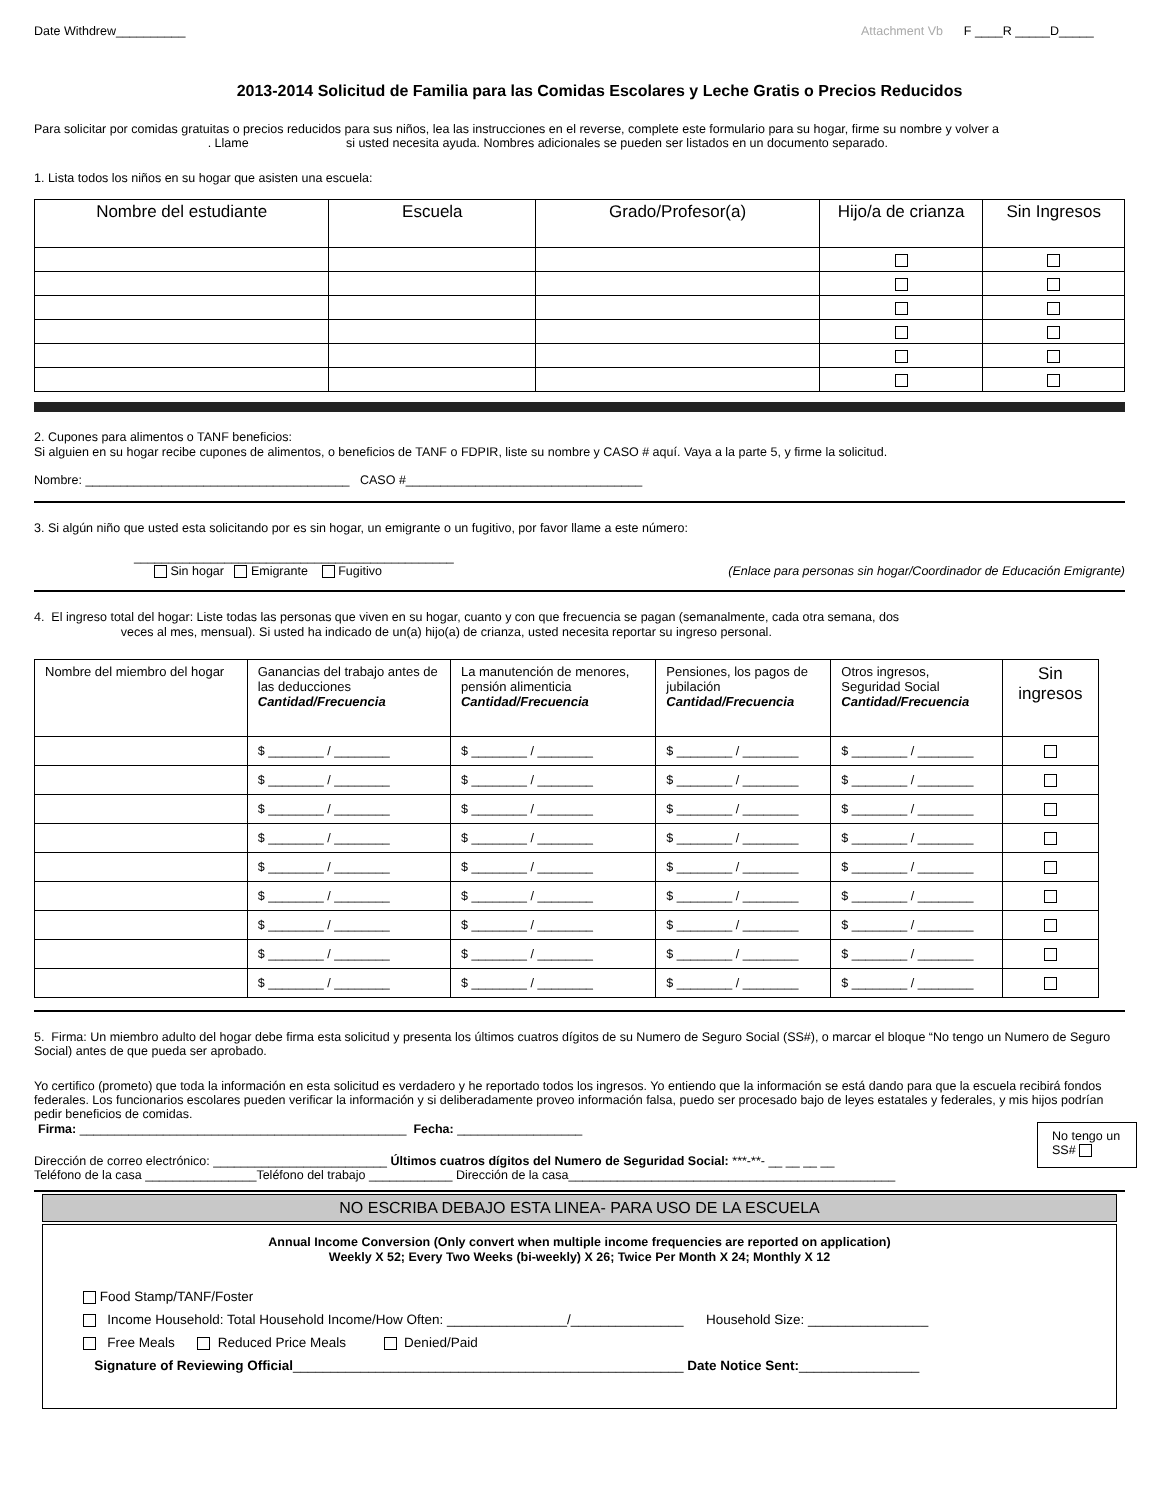Date Withdrew__________ Attachment Vb F ____R _____D_____
2013-2014 Solicitud de Familia para las Comidas Escolares y Leche Gratis o Precios Reducidos
Para solicitar por comidas gratuitas o precios reducidos para sus niños, lea las instrucciones en el reverse, complete este formulario para su hogar, firme su nombre y volver a . Llame si usted necesita ayuda. Nombres adicionales se pueden ser listados en un documento separado.
1. Lista todos los niños en su hogar que asisten una escuela:
| Nombre del estudiante | Escuela | Grado/Profesor(a) | Hijo/a de crianza | Sin Ingresos |
| --- | --- | --- | --- | --- |
2. Cupones para alimentos o TANF beneficios:
Si alguien en su hogar recibe cupones de alimentos, o beneficios de TANF o FDPIR, liste su nombre y CASO # aquí. Vaya a la parte 5, y firme la solicitud.
Nombre: ______________________________________ CASO #__________________________________
3. Si algún niño que usted esta solicitando por es sin hogar, un emigrante o un fugitivo, por favor llame a este número:
______________________________________________
Sin hogar Emigrante Fugitivo (Enlace para personas sin hogar/Coordinador de Educación Emigrante)
4. El ingreso total del hogar: Liste todas las personas que viven en su hogar, cuanto y con que frecuencia se pagan (semanalmente, cada otra semana, dos
veces al mes, mensual). Si usted ha indicado de un(a) hijo(a) de crianza, usted necesita reportar su ingreso personal.
| Nombre del miembro del hogar | Ganancias del trabajo antes de las deducciones Cantidad/Frecuencia | La manutención de menores, pensión alimenticia Cantidad/Frecuencia | Pensiones, los pagos de jubilación Cantidad/Frecuencia | Otros ingresos, Seguridad Social Cantidad/Frecuencia | Sin ingresos |
| --- | --- | --- | --- | --- | --- |
| | $ ________ / ________ | $ ________ / ________ | $ ________ / ________ | $ ________ / ________ | |
| | $ ________ / ________ | $ ________ / ________ | $ ________ / ________ | $ ________ / ________ | |
| | $ ________ / ________ | $ ________ / ________ | $ ________ / ________ | $ ________ / ________ | |
| | $ ________ / ________ | $ ________ / ________ | $ ________ / ________ | $ ________ / ________ | |
| | $ ________ / ________ | $ ________ / ________ | $ ________ / ________ | $ ________ / ________ | |
| | $ ________ / ________ | $ ________ / ________ | $ ________ / ________ | $ ________ / ________ | |
| | $ ________ / ________ | $ ________ / ________ | $ ________ / ________ | $ ________ / ________ | |
| | $ ________ / ________ | $ ________ / ________ | $ ________ / ________ | $ ________ / ________ | |
| | $ ________ / ________ | $ ________ / ________ | $ ________ / ________ | $ ________ / ________ | |
5. Firma: Un miembro adulto del hogar debe firma esta solicitud y presenta los últimos cuatros dígitos de su Numero de Seguro Social (SS#), o marcar el bloque “No tengo un Numero de Seguro Social) antes de que pueda ser aprobado.
Yo certifico (prometo) que toda la información en esta solicitud es verdadero y he reportado todos los ingresos. Yo entiendo que la información se está dando para que la escuela recibirá fondos federales. Los funcionarios escolares pueden verificar la información y si deliberadamente proveo información falsa, puedo ser procesado bajo de leyes estatales y federales, y mis hijos podrían pedir beneficios de comidas.
Firma: _______________________________________________ Fecha: __________________
Dirección de correo electrónico: _________________________ Últimos cuatros dígitos del Numero de Seguridad Social: ***-**- __ __ __ __
No tengo un SS#
Teléfono de la casa ________________Teléfono del trabajo ____________ Dirección de la casa_______________________________________________
NO ESCRIBA DEBAJO ESTA LINEA- PARA USO DE LA ESCUELA
Annual Income Conversion (Only convert when multiple income frequencies are reported on application)
Weekly X 52; Every Two Weeks (bi-weekly) X 26; Twice Per Month X 24; Monthly X 12
Food Stamp/TANF/Foster
Income Household: Total Household Income/How Often: ________________/_______________ Household Size: ________________
Free Meals Reduced Price Meals Denied/Paid
Signature of Reviewing Official____________________________________________________ Date Notice Sent:________________